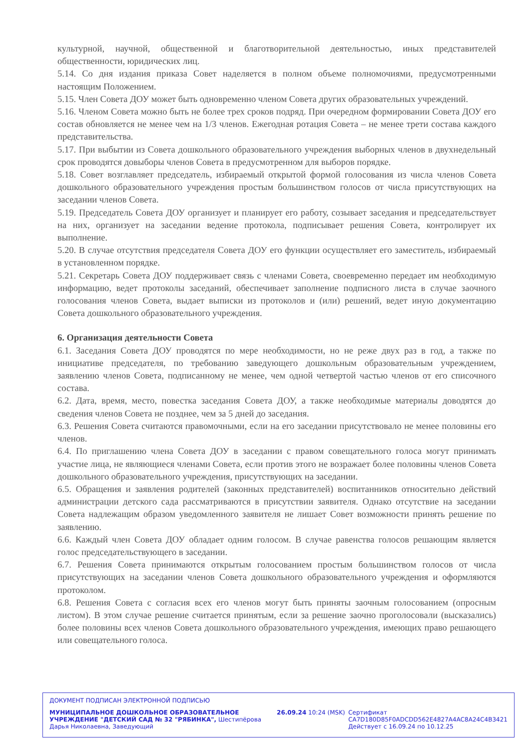культурной, научной, общественной и благотворительной деятельностью, иных представителей общественности, юридических лиц.
5.14. Со дня издания приказа Совет наделяется в полном объеме полномочиями, предусмотренными настоящим Положением.
5.15. Член Совета ДОУ может быть одновременно членом Совета других образовательных учреждений.
5.16. Членом Совета можно быть не более трех сроков подряд. При очередном формировании Совета ДОУ его состав обновляется не менее чем на 1/3 членов. Ежегодная ротация Совета – не менее трети состава каждого представительства.
5.17. При выбытии из Совета дошкольного образовательного учреждения выборных членов в двухнедельный срок проводятся довыборы членов Совета в предусмотренном для выборов порядке.
5.18. Совет возглавляет председатель, избираемый открытой формой голосования из числа членов Совета дошкольного образовательного учреждения простым большинством голосов от числа присутствующих на заседании членов Совета.
5.19. Председатель Совета ДОУ организует и планирует его работу, созывает заседания и председательствует на них, организует на заседании ведение протокола, подписывает решения Совета, контролирует их выполнение.
5.20. В случае отсутствия председателя Совета ДОУ его функции осуществляет его заместитель, избираемый в установленном порядке.
5.21. Секретарь Совета ДОУ поддерживает связь с членами Совета, своевременно передает им необходимую информацию, ведет протоколы заседаний, обеспечивает заполнение подписного листа в случае заочного голосования членов Совета, выдает выписки из протоколов и (или) решений, ведет иную документацию Совета дошкольного образовательного учреждения.
6. Организация деятельности Совета
6.1. Заседания Совета ДОУ проводятся по мере необходимости, но не реже двух раз в год, а также по инициативе председателя, по требованию заведующего дошкольным образовательным учреждением, заявлению членов Совета, подписанному не менее, чем одной четвертой частью членов от его списочного состава.
6.2. Дата, время, место, повестка заседания Совета ДОУ, а также необходимые материалы доводятся до сведения членов Совета не позднее, чем за 5 дней до заседания.
6.3. Решения Совета считаются правомочными, если на его заседании присутствовало не менее половины его членов.
6.4. По приглашению члена Совета ДОУ в заседании с правом совещательного голоса могут принимать участие лица, не являющиеся членами Совета, если против этого не возражает более половины членов Совета дошкольного образовательного учреждения, присутствующих на заседании.
6.5. Обращения и заявления родителей (законных представителей) воспитанников относительно действий администрации детского сада рассматриваются в присутствии заявителя. Однако отсутствие на заседании Совета надлежащим образом уведомленного заявителя не лишает Совет возможности принять решение по заявлению.
6.6. Каждый член Совета ДОУ обладает одним голосом. В случае равенства голосов решающим является голос председательствующего в заседании.
6.7. Решения Совета принимаются открытым голосованием простым большинством голосов от числа присутствующих на заседании членов Совета дошкольного образовательного учреждения и оформляются протоколом.
6.8. Решения Совета с согласия всех его членов могут быть приняты заочным голосованием (опросным листом). В этом случае решение считается принятым, если за решение заочно проголосовали (высказались) более половины всех членов Совета дошкольного образовательного учреждения, имеющих право решающего или совещательного голоса.
ДОКУМЕНТ ПОДПИСАН ЭЛЕКТРОННОЙ ПОДПИСЬЮ
МУНИЦИПАЛЬНОЕ ДОШКОЛЬНОЕ ОБРАЗОВАТЕЛЬНОЕ УЧРЕЖДЕНИЕ "ДЕТСКИЙ САД № 32 "РЯБИНКА", Шестипёрова Дарья Николаевна, Заведующий
26.09.24 10:24 (MSK) Сертификат
CA7D180D85F0ADCDD562E4827A4AC8A24C4B3421
Действует с 16.09.24 по 10.12.25